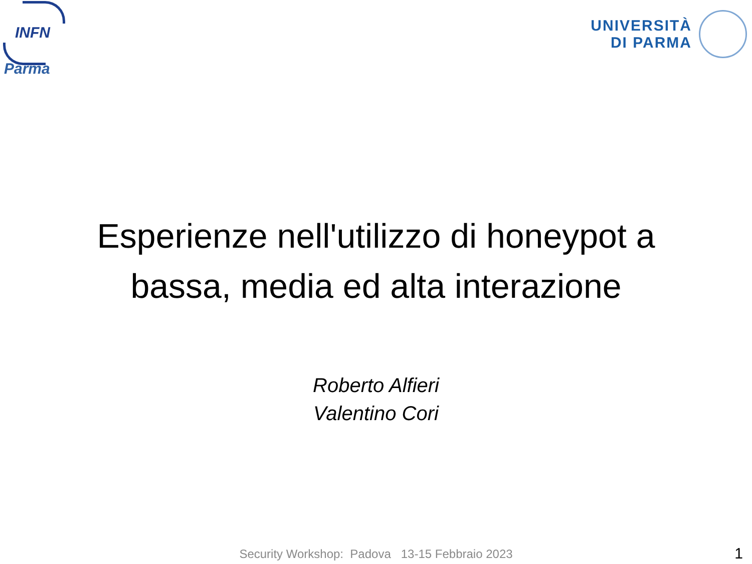INFN
Parma
UNIVERSITÀ
DI PARMA
Esperienze nell'utilizzo di honeypot a
bassa, media ed alta interazione
Roberto Alfieri
Valentino Cori
Security Workshop: Padova 13-15 Febbraio 2023 1